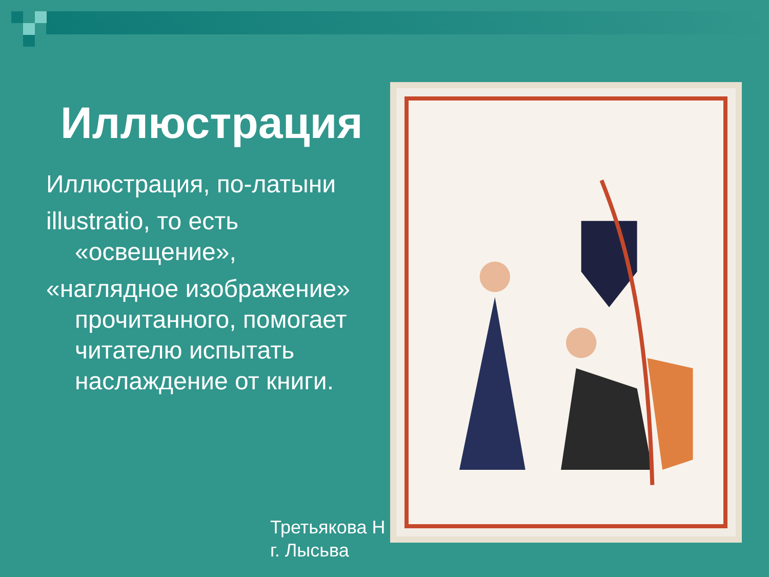Иллюстрация
Иллюстрация, по-латыни
illustratio, то есть «освещение»,
«наглядное изображение» прочитанного, помогает читателю испытать наслаждение от книги.
Третьякова Н
г. Лысьва